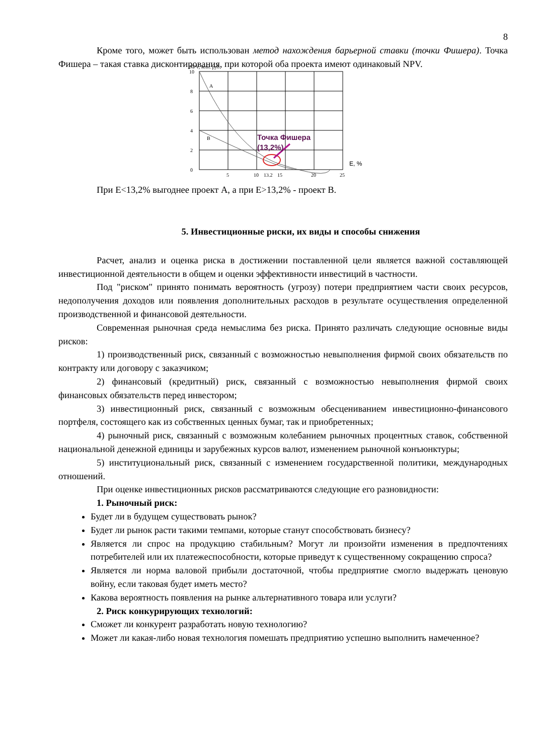8
Кроме того, может быть использован метод нахождения барьерной ставки (точки Фишера). Точка Фишера – такая ставка дисконтирования, при которой оба проекта имеют одинаковый NPV.
NPV, млн. руб.
10
8
6
4
2
0
5
10
13.2
15
20
25
A
B
Точка Фишера
(13,2%)
E, %
При Е<13,2% выгоднее проект А, а при Е>13,2% - проект В.
5. Инвестиционные риски, их виды и способы снижения
Расчет, анализ и оценка риска в достижении поставленной цели является важной составляющей инвестиционной деятельности в общем и оценки эффективности инвестиций в частности.
Под "риском" принято понимать вероятность (угрозу) потери предприятием части своих ресурсов, недополучения доходов или появления дополнительных расходов в результате осуществления определенной производственной и финансовой деятельности.
Современная рыночная среда немыслима без риска. Принято различать следующие основные виды рисков:
1) производственный риск, связанный с возможностью невыполнения фирмой своих обязательств по контракту или договору с заказчиком;
2) финансовый (кредитный) риск, связанный с возможностью невыполнения фирмой своих финансовых обязательств перед инвестором;
3) инвестиционный риск, связанный с возможным обесцениванием инвестиционно-финансового портфеля, состоящего как из собственных ценных бумаг, так и приобретенных;
4) рыночный риск, связанный с возможным колебанием рыночных процентных ставок, собственной национальной денежной единицы и зарубежных курсов валют, изменением рыночной конъюнктуры;
5) институциональный риск, связанный с изменением государственной политики, международных отношений.
При оценке инвестиционных рисков рассматриваются следующие его разновидности:
1. Рыночный риск:
Будет ли в будущем существовать рынок?
Будет ли рынок расти такими темпами, которые станут способствовать бизнесу?
Является ли спрос на продукцию стабильным? Могут ли произойти изменения в предпочтениях потребителей или их платежеспособности, которые приведут к существенному сокращению спроса?
Является ли норма валовой прибыли достаточной, чтобы предприятие смогло выдержать ценовую войну, если таковая будет иметь место?
Какова вероятность появления на рынке альтернативного товара или услуги?
2. Риск конкурирующих технологий:
Сможет ли конкурент разработать новую технологию?
Может ли какая-либо новая технология помешать предприятию успешно выполнить намеченное?